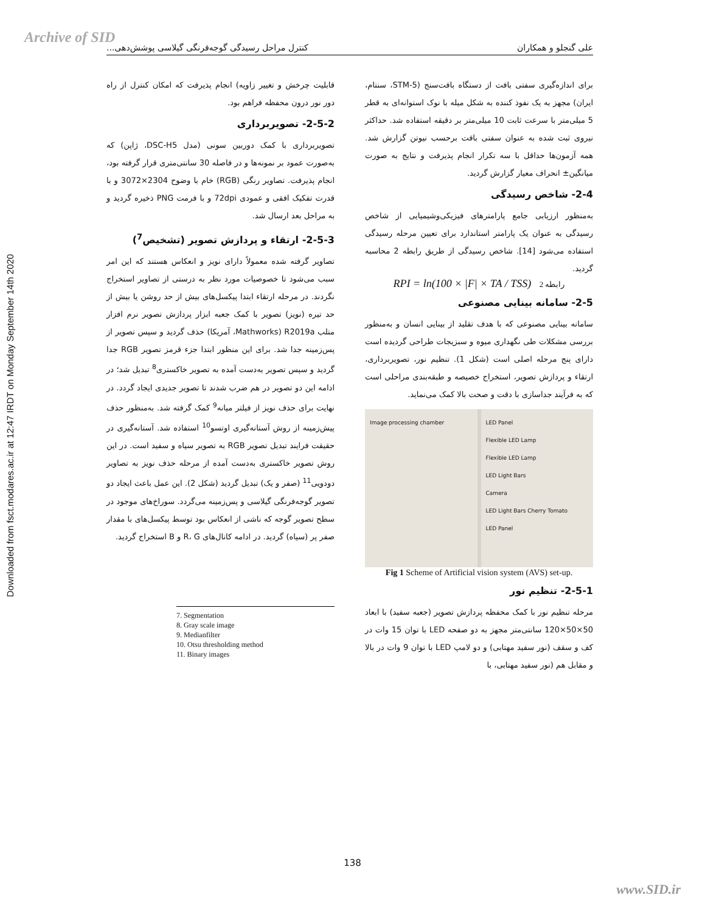Archive of SID
Downloaded from fsct.modares.ac.ir at 12:47 IRDT on Monday September 14th 2020
علی گنجلو و همکاران کنترل مراحل رسیدگی گوجه‌فرنگی گیلاسی پوشش‌دهی...
برای اندازه‌گیری سفتی بافت از دستگاه بافت‌سنج (STM-5، سنتام، ایران) مجهز به یک نفوذ کننده به شکل میله با نوک استوانه‌ای به قطر 5 میلی‌متر با سرعت ثابت 10 میلی‌متر بر دقیقه استفاده شد. حداکثر نیروی ثبت شده به عنوان سفتی بافت برحسب نیوتن گزارش شد. همه آزمون‌ها حداقل با سه تکرار انجام پذیرفت و نتایج به صورت میانگین± انحراف معیار گزارش گردید.
2-4- شاخص رسیدگی
به‌منظور ارزیابی جامع پارامترهای فیزیکی‌وشیمیایی از شاخص رسیدگی به عنوان یک پارامتر استاندارد برای تعیین مرحله رسیدگی استفاده می‌شود [14]. شاخص رسیدگی از طریق رابطه 2 محاسبه گردید.
RPI = ln(100 × |F| × TA / TSS) رابطه 2
2-5- سامانه بینایی مصنوعی
سامانه بینایی مصنوعی که با هدف تقلید از بینایی انسان و به‌منظور بررسی مشکلات طی نگهداری میوه و سبزیجات طراحی گردیده است دارای پنج مرحله اصلی است (شکل 1). تنظیم نور، تصویربرداری، ارتقاء و پردازش تصویر، استخراج خصیصه و طبقه‌بندی مراحلی است که به فرآیند جداسازی با دقت و صحت بالا کمک می‌نماید.
LED Panel
Flexible LED Lamp
Flexible LED Lamp
LED Light Bars
Camera
LED Light Bars Cherry Tomato
LED Panel
Image processing chamber
Fig 1 Scheme of Artificial vision system (AVS) set-up.
2-5-1- تنظیم نور
مرحله تنظیم نور با کمک محفظه پردازش تصویر (جعبه سفید) با ابعاد 50×50×120 سانتی‌متر مجهز به دو صفحه LED با توان 15 وات در کف و سقف (نور سفید مهتابی) و دو لامپ LED با توان 9 وات در بالا و مقابل هم (نور سفید مهتابی، با
قابلیت چرخش و تغییر زاویه) انجام پذیرفت که امکان کنترل از راه دور نور درون محفظه فراهم بود.
2-5-2- تصویربرداری
تصویربرداری با کمک دوربین سونی (مدل DSC-H5، ژاپن) که به‌صورت عمود بر نمونه‌ها و در فاصله 30 سانتی‌متری قرار گرفته بود، انجام پذیرفت. تصاویر رنگی (RGB) خام با وضوح 2304×3072 و با قدرت تفکیک افقی و عمودی 72dpi و با فرمت PNG ذخیره گردید و به مراحل بعد ارسال شد.
2-5-3- ارتقاء و پردازش تصویر (تشخیص<sup>7</sup>)
تصاویر گرفته شده معمولاً دارای نویز و انعکاس هستند که این امر سبب می‌شود تا خصوصیات مورد نظر به درستی از تصاویر استخراج نگردند. در مرحله ارتقاء ابتدا پیکسل‌های بیش از حد روشن یا بیش از حد تیره (نویز) تصویر با کمک جعبه ابزار پردازش تصویر نرم افزار متلب R2019a (Mathworks، آمریکا) حذف گردید و سپس تصویر از پس‌زمینه جدا شد. برای این منظور ابتدا جزء قرمز تصویر RGB جدا گردید و سپس تصویر به‌دست آمده به تصویر خاکستری<sup>8</sup> تبدیل شد؛ در ادامه این دو تصویر در هم ضرب شدند تا تصویر جدیدی ایجاد گردد. در نهایت برای حذف نویز از فیلتر میانه<sup>9</sup> کمک گرفته شد. به‌منظور حذف پیش‌زمینه از روش آستانه‌گیری اوتسو<sup>10</sup> استفاده شد. آستانه‌گیری در حقیقت فرایند تبدیل تصویر RGB به تصویر سیاه و سفید است. در این روش تصویر خاکستری به‌دست آمده از مرحله حذف نویز به تصاویر دودویی<sup>11</sup> (صفر و یک) تبدیل گردید (شکل 2). این عمل باعث ایجاد دو تصویر گوجه‌فرنگی گیلاسی و پس‌زمینه می‌گردد. سوراخ‌های موجود در سطح تصویر گوجه که ناشی از انعکاس بود توسط پیکسل‌های با مقدار صفر پر (سیاه) گردید. در ادامه کانال‌های R، G و B استخراج گردید.
7. Segmentation
8. Gray scale image
9. Medianfilter
10. Otsu thresholding method
11. Binary images
138
www.SID.ir